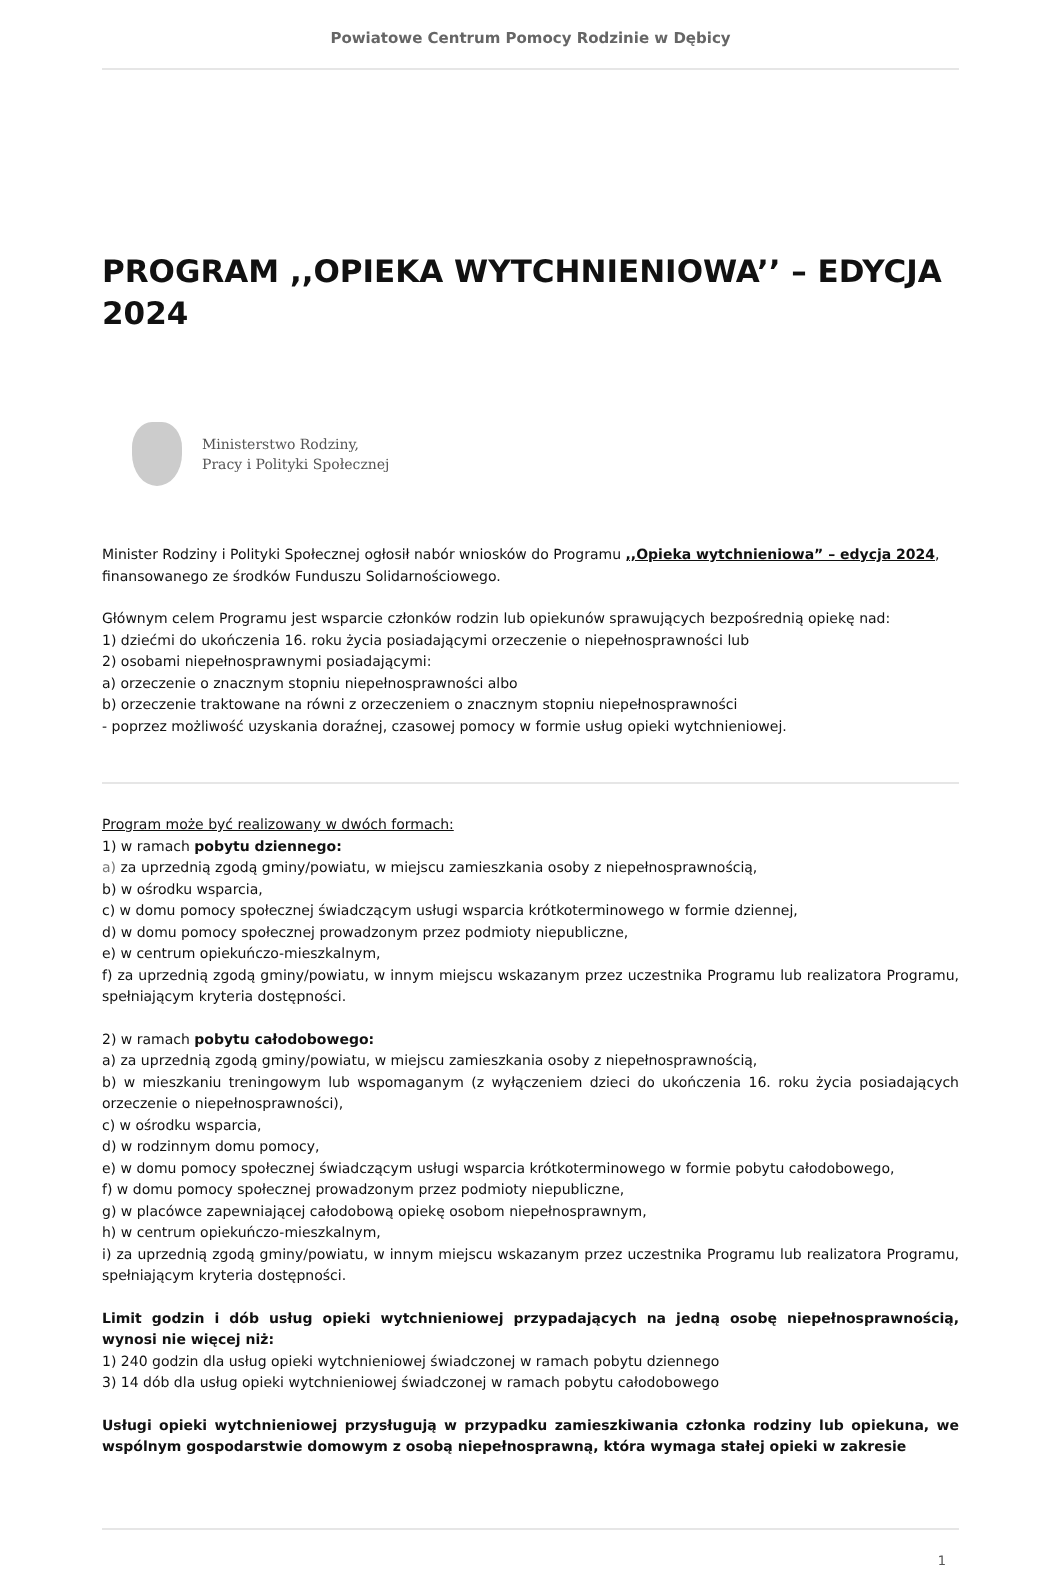Powiatowe Centrum Pomocy Rodzinie w Dębicy
PROGRAM ,,OPIEKA WYTCHNIENIOWA’’ – EDYCJA 2024
Ministerstwo Rodziny,
Pracy i Polityki Społecznej
Minister Rodziny i Polityki Społecznej ogłosił nabór wniosków do Programu ,,Opieka wytchnieniowa” – edycja 2024, finansowanego ze środków Funduszu Solidarnościowego.
Głównym celem Programu jest wsparcie członków rodzin lub opiekunów sprawujących bezpośrednią opiekę nad:
1) dziećmi do ukończenia 16. roku życia posiadającymi orzeczenie o niepełnosprawności lub
2) osobami niepełnosprawnymi posiadającymi:
a) orzeczenie o znacznym stopniu niepełnosprawności albo
b) orzeczenie traktowane na równi z orzeczeniem o znacznym stopniu niepełnosprawności
- poprzez możliwość uzyskania doraźnej, czasowej pomocy w formie usług opieki wytchnieniowej.
Program może być realizowany w dwóch formach:
1) w ramach pobytu dziennego:
a) za uprzednią zgodą gminy/powiatu, w miejscu zamieszkania osoby z niepełnosprawnością,
b) w ośrodku wsparcia,
c) w domu pomocy społecznej świadczącym usługi wsparcia krótkoterminowego w formie dziennej,
d) w domu pomocy społecznej prowadzonym przez podmioty niepubliczne,
e) w centrum opiekuńczo-mieszkalnym,
f) za uprzednią zgodą gminy/powiatu, w innym miejscu wskazanym przez uczestnika Programu lub realizatora Programu, spełniającym kryteria dostępności.
2) w ramach pobytu całodobowego:
a) za uprzednią zgodą gminy/powiatu, w miejscu zamieszkania osoby z niepełnosprawnością,
b) w mieszkaniu treningowym lub wspomaganym (z wyłączeniem dzieci do ukończenia 16. roku życia posiadających orzeczenie o niepełnosprawności),
c) w ośrodku wsparcia,
d) w rodzinnym domu pomocy,
e) w domu pomocy społecznej świadczącym usługi wsparcia krótkoterminowego w formie pobytu całodobowego,
f) w domu pomocy społecznej prowadzonym przez podmioty niepubliczne,
g) w placówce zapewniającej całodobową opiekę osobom niepełnosprawnym,
h) w centrum opiekuńczo-mieszkalnym,
i) za uprzednią zgodą gminy/powiatu, w innym miejscu wskazanym przez uczestnika Programu lub realizatora Programu, spełniającym kryteria dostępności.
Limit godzin i dób usług opieki wytchnieniowej przypadających na jedną osobę niepełnosprawnością, wynosi nie więcej niż:
1) 240 godzin dla usług opieki wytchnieniowej świadczonej w ramach pobytu dziennego
3) 14 dób dla usług opieki wytchnieniowej świadczonej w ramach pobytu całodobowego
Usługi opieki wytchnieniowej przysługują w przypadku zamieszkiwania członka rodziny lub opiekuna, we wspólnym gospodarstwie domowym z osobą niepełnosprawną, która wymaga stałej opieki w zakresie
1